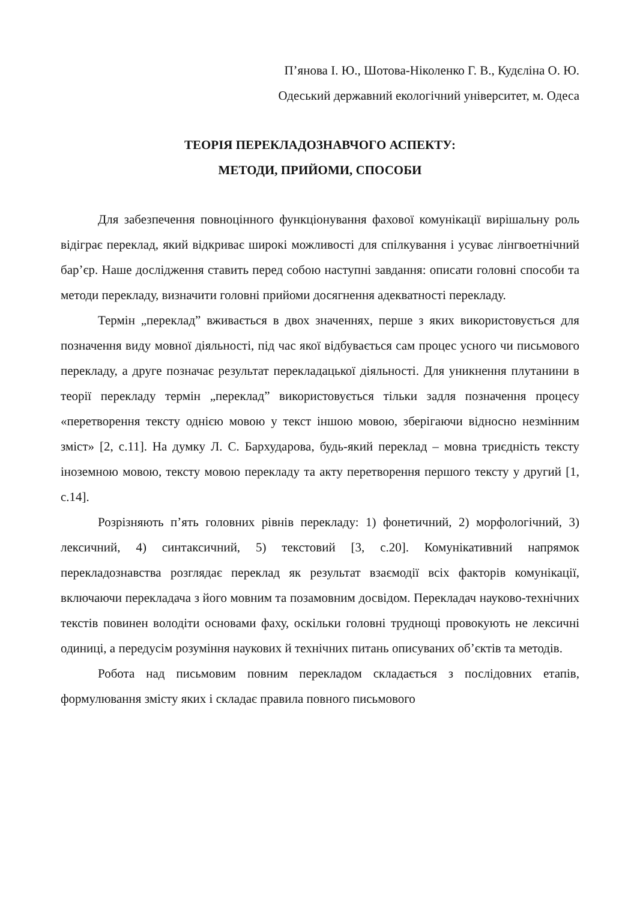П’янова І. Ю., Шотова-Ніколенко Г. В., Кудєліна О. Ю.
Одеський державний екологічний університет, м. Одеса
ТЕОРІЯ ПЕРЕКЛАДОЗНАВЧОГО АСПЕКТУ:
МЕТОДИ, ПРИЙОМИ, СПОСОБИ
Для забезпечення повноцінного функціонування фахової комунікації вирішальну роль відіграє переклад, який відкриває широкі можливості для спілкування і усуває лінгвоетнічний бар’єр. Наше дослідження ставить перед собою наступні завдання: описати головні способи та методи перекладу, визначити головні прийоми досягнення адекватності перекладу.
Термін „переклад” вживається в двох значеннях, перше з яких використовується для позначення виду мовної діяльності, під час якої відбувається сам процес усного чи письмового перекладу, а друге позначає результат перекладацької діяльності. Для уникнення плутанини в теорії перекладу термін „переклад” використовується тільки задля позначення процесу «перетворення тексту однією мовою у текст іншою мовою, зберігаючи відносно незмінним зміст» [2, с.11]. На думку Л. С. Бархударова, будь-який переклад – мовна триєдність тексту іноземною мовою, тексту мовою перекладу та акту перетворення першого тексту у другий [1, с.14].
Розрізняють п’ять головних рівнів перекладу: 1) фонетичний, 2) морфологічний, 3) лексичний, 4) синтаксичний, 5) текстовий [3, с.20]. Комунікативний напрямок перекладознавства розглядає переклад як результат взаємодії всіх факторів комунікації, включаючи перекладача з його мовним та позамовним досвідом. Перекладач науково-технічних текстів повинен володіти основами фаху, оскільки головні труднощі провокують не лексичні одиниці, а передусім розуміння наукових й технічних питань описуваних об’єктів та методів.
Робота над письмовим повним перекладом складається з послідовних етапів, формулювання змісту яких і складає правила повного письмового